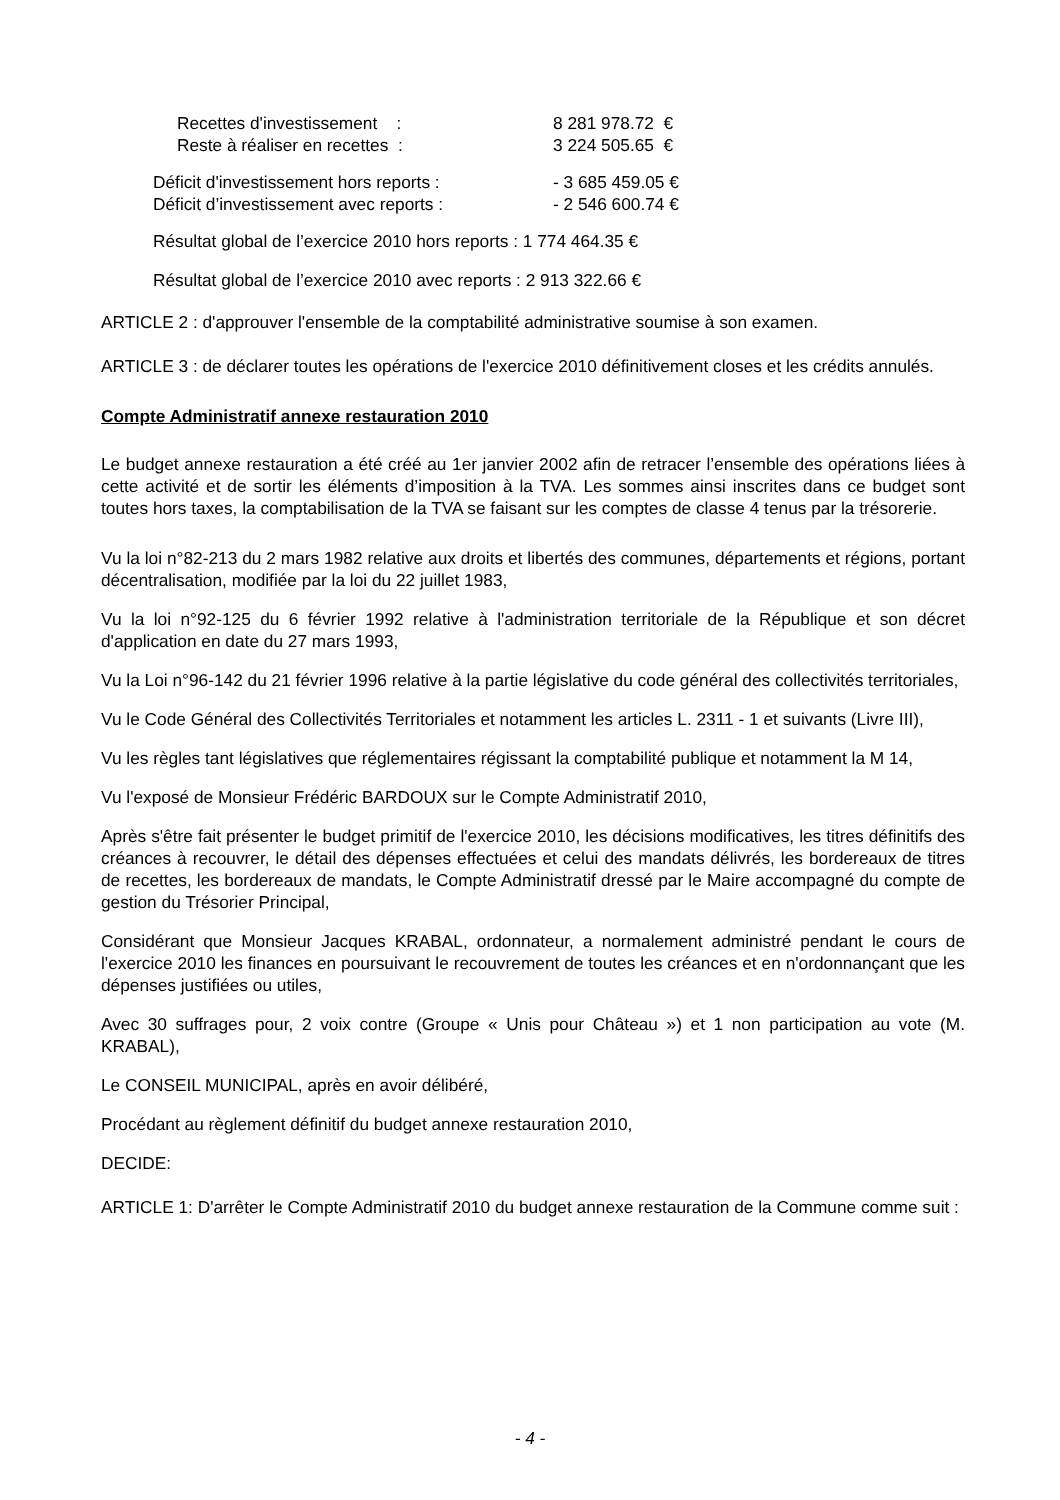Recettes d'investissement : 8 281 978.72 €
Reste à réaliser en recettes : 3 224 505.65 €
Déficit d'investissement hors reports : - 3 685 459.05 €
Déficit d’investissement avec reports : - 2 546 600.74 €
Résultat global de l’exercice 2010 hors reports : 1 774 464.35 €
Résultat global de l’exercice 2010 avec reports : 2 913 322.66 €
ARTICLE 2 : d'approuver l'ensemble de la comptabilité administrative soumise à son examen.
ARTICLE 3 : de déclarer toutes les opérations de l'exercice 2010 définitivement closes et les crédits annulés.
Compte Administratif annexe restauration 2010
Le budget annexe restauration a été créé au 1er janvier 2002 afin de retracer l’ensemble des opérations liées à cette activité et de sortir les éléments d’imposition à la TVA. Les sommes ainsi inscrites dans ce budget sont toutes hors taxes, la comptabilisation de la TVA se faisant sur les comptes de classe 4 tenus par la trésorerie.
Vu la loi n°82-213 du 2 mars 1982 relative aux droits et libertés des communes, départements et régions, portant décentralisation, modifiée par la loi du 22 juillet 1983,
Vu la loi n°92-125 du 6 février 1992 relative à l'administration territoriale de la République et son décret d'application en date du 27 mars 1993,
Vu la Loi n°96-142 du 21 février 1996 relative à la partie législative du code général des collectivités territoriales,
Vu le Code Général des Collectivités Territoriales et notamment les articles L. 2311 - 1 et suivants (Livre III),
Vu les règles tant législatives que réglementaires régissant la comptabilité publique et notamment la M 14,
Vu l'exposé de Monsieur Frédéric BARDOUX sur le Compte Administratif 2010,
Après s'être fait présenter le budget primitif de l'exercice 2010, les décisions modificatives, les titres définitifs des créances à recouvrer, le détail des dépenses effectuées et celui des mandats délivrés, les bordereaux de titres de recettes, les bordereaux de mandats, le Compte Administratif dressé par le Maire accompagné du compte de gestion du Trésorier Principal,
Considérant que Monsieur Jacques KRABAL, ordonnateur, a normalement administré pendant le cours de l'exercice 2010 les finances en poursuivant le recouvrement de toutes les créances et en n'ordonnançant que les dépenses justifiées ou utiles,
Avec 30 suffrages pour, 2 voix contre (Groupe « Unis pour Château ») et 1 non participation au vote (M. KRABAL),
Le CONSEIL MUNICIPAL, après en avoir délibéré,
Procédant au règlement définitif du budget annexe restauration 2010,
DECIDE:
ARTICLE 1: D'arrêter le Compte Administratif 2010 du budget annexe restauration de la Commune comme suit :
- 4 -